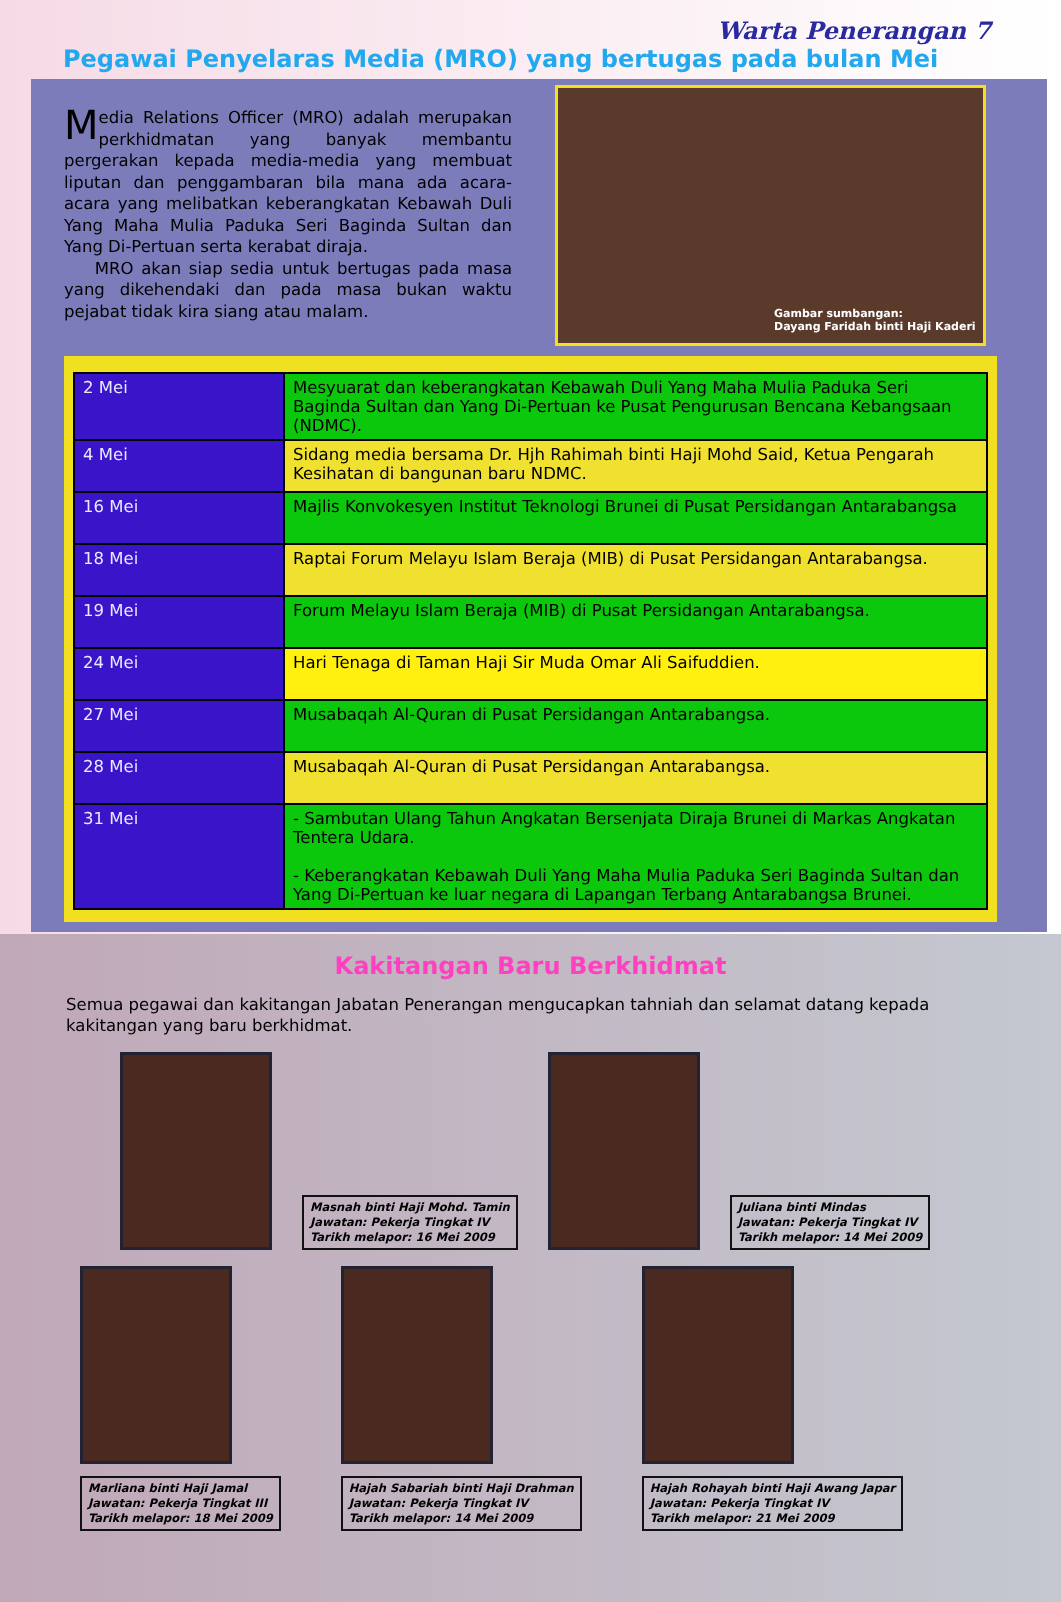Warta Penerangan 7
Pegawai Penyelaras Media (MRO) yang bertugas pada bulan Mei
Media Relations Officer (MRO) adalah merupakan perkhidmatan yang banyak membantu pergerakan kepada media-media yang membuat liputan dan penggambaran bila mana ada acara-acara yang melibatkan keberangkatan Kebawah Duli Yang Maha Mulia Paduka Seri Baginda Sultan dan Yang Di-Pertuan serta kerabat diraja.
MRO akan siap sedia untuk bertugas pada masa yang dikehendaki dan pada masa bukan waktu pejabat tidak kira siang atau malam.
Gambar sumbangan:
Dayang Faridah binti Haji Kaderi
| 2 Mei | Mesyuarat dan keberangkatan Kebawah Duli Yang Maha Mulia Paduka Seri Baginda Sultan dan Yang Di-Pertuan ke Pusat Pengurusan Bencana Kebangsaan (NDMC). |
| 4 Mei | Sidang media bersama Dr. Hjh Rahimah binti Haji Mohd Said, Ketua Pengarah Kesihatan di bangunan baru NDMC. |
| 16 Mei | Majlis Konvokesyen Institut Teknologi Brunei di Pusat Persidangan Antarabangsa |
| 18 Mei | Raptai Forum Melayu Islam Beraja (MIB) di Pusat Persidangan Antarabangsa. |
| 19 Mei | Forum Melayu Islam Beraja (MIB) di Pusat Persidangan Antarabangsa. |
| 24 Mei | Hari Tenaga di Taman Haji Sir Muda Omar Ali Saifuddien. |
| 27 Mei | Musabaqah Al-Quran di Pusat Persidangan Antarabangsa. |
| 28 Mei | Musabaqah Al-Quran di Pusat Persidangan Antarabangsa. |
| 31 Mei | - Sambutan Ulang Tahun Angkatan Bersenjata Diraja Brunei di Markas Angkatan Tentera Udara. - Keberangkatan Kebawah Duli Yang Maha Mulia Paduka Seri Baginda Sultan dan Yang Di-Pertuan ke luar negara di Lapangan Terbang Antarabangsa Brunei. |
Kakitangan Baru Berkhidmat
Semua pegawai dan kakitangan Jabatan Penerangan mengucapkan tahniah dan selamat datang kepada kakitangan yang baru berkhidmat.
Masnah binti Haji Mohd. Tamin
Jawatan: Pekerja Tingkat IV
Tarikh melapor: 16 Mei 2009
Juliana binti Mindas
Jawatan: Pekerja Tingkat IV
Tarikh melapor: 14 Mei 2009
Marliana binti Haji Jamal
Jawatan: Pekerja Tingkat III
Tarikh melapor: 18 Mei 2009
Hajah Sabariah binti Haji Drahman
Jawatan: Pekerja Tingkat IV
Tarikh melapor: 14 Mei 2009
Hajah Rohayah binti Haji Awang Japar
Jawatan: Pekerja Tingkat IV
Tarikh melapor: 21 Mei 2009